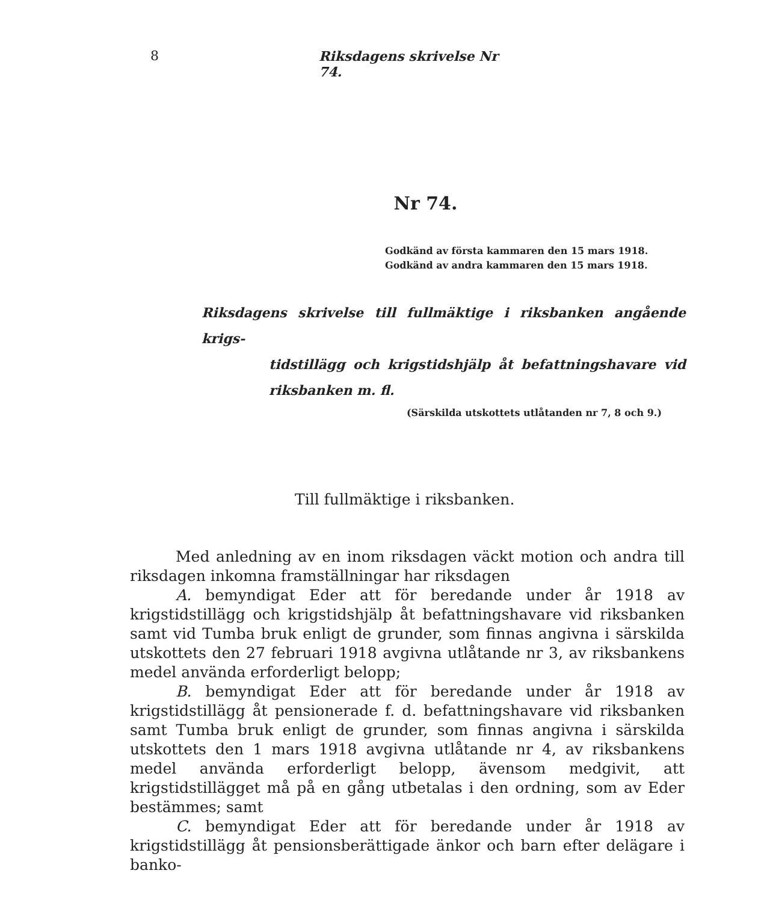8
Riksdagens skrivelse Nr 74.
Nr 74.
Godkänd av första kammaren den 15 mars 1918.
Godkänd av andra kammaren den 15 mars 1918.
Riksdagens skrivelse till fullmäktige i riksbanken angående krigs-
tidstillägg och krigstidshjälp åt befattningshavare vid riksbanken m. fl.
(Särskilda utskottets utlåtanden nr 7, 8 och 9.)
Till fullmäktige i riksbanken.
Med anledning av en inom riksdagen väckt motion och andra till riksdagen inkomna framställningar har riksdagen
A. bemyndigat Eder att för beredande under år 1918 av krigstidstillägg och krigstidshjälp åt befattningshavare vid riksbanken samt vid Tumba bruk enligt de grunder, som finnas angivna i särskilda utskottets den 27 februari 1918 avgivna utlåtande nr 3, av riksbankens medel använda erforderligt belopp;
B. bemyndigat Eder att för beredande under år 1918 av krigstidstillägg åt pensionerade f. d. befattningshavare vid riksbanken samt Tumba bruk enligt de grunder, som finnas angivna i särskilda utskottets den 1 mars 1918 avgivna utlåtande nr 4, av riksbankens medel använda erforderligt belopp, ävensom medgivit, att krigstidstillägget må på en gång utbetalas i den ordning, som av Eder bestämmes; samt
C. bemyndigat Eder att för beredande under år 1918 av krigstidstillägg åt pensionsberättigade änkor och barn efter delägare i banko-